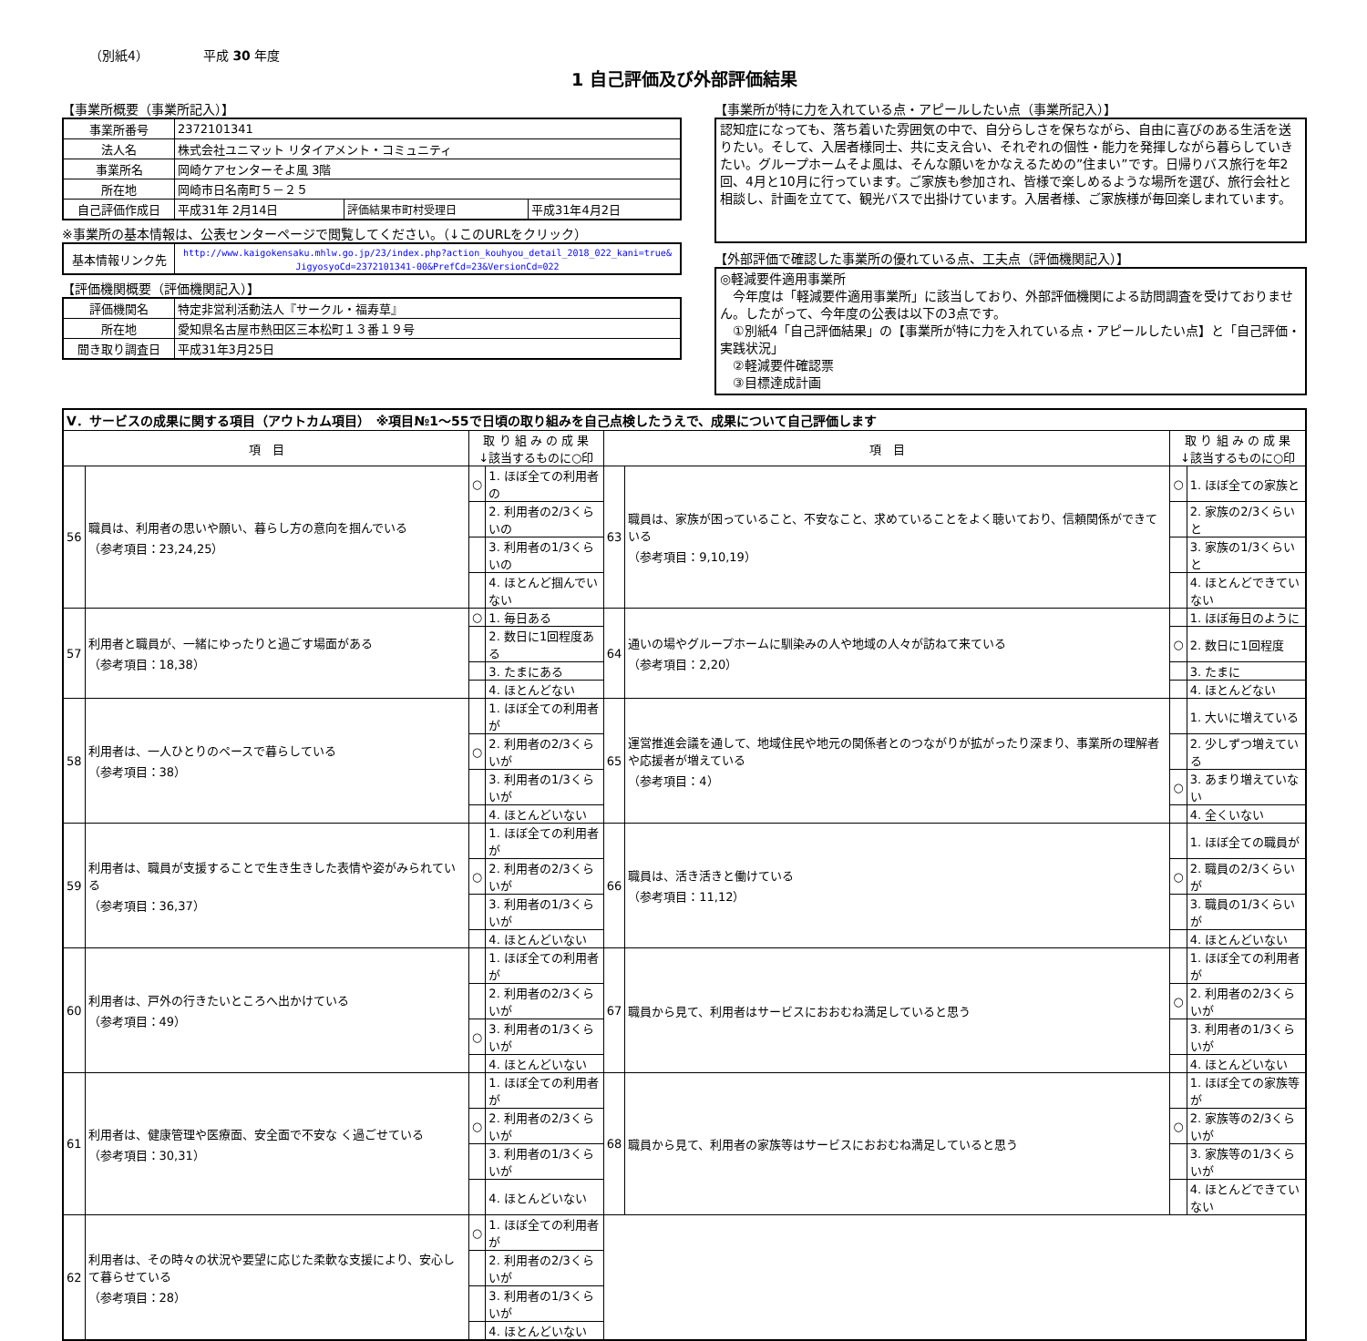（別紙4） 平成 30 年度
1 自己評価及び外部評価結果
【事業所概要（事業所記入）】
| 事業所番号 | 2372101341 | | |
| 法人名 | 株式会社ユニマット リタイアメント・コミュニティ | | |
| 事業所名 | 岡崎ケアセンターそよ風 3階 | | |
| 所在地 | 岡崎市日名南町５－２５ | | |
| 自己評価作成日 | 平成31年 2月14日 | 評価結果市町村受理日 | 平成31年4月2日 |
※事業所の基本情報は、公表センターページで閲覧してください。（↓このURLをクリック）
| 基本情報リンク先 | http://www.kaigokensaku.mhlw.go.jp/23/index.php?action_kouhyou_detail_2018_022_kani=true& JigyosyoCd=2372101341-00&PrefCd=23&VersionCd=022 |
【評価機関概要（評価機関記入）】
| 評価機関名 | 特定非営利活動法人『サークル・福寿草』 |
| 所在地 | 愛知県名古屋市熱田区三本松町１３番１９号 |
| 聞き取り調査日 | 平成31年3月25日 |
【事業所が特に力を入れている点・アピールしたい点（事業所記入）】
認知症になっても、落ち着いた雰囲気の中で、自分らしさを保ちながら、自由に喜びのある生活を送りたい。そして、入居者様同士、共に支え合い、それぞれの個性・能力を発揮しながら暮らしていきたい。グループホームそよ風は、そんな願いをかなえるための”住まい”です。日帰りバス旅行を年2回、4月と10月に行っています。ご家族も参加され、皆様で楽しめるような場所を選び、旅行会社と相談し、計画を立てて、観光バスで出掛けています。入居者様、ご家族様が毎回楽しまれています。
【外部評価で確認した事業所の優れている点、工夫点（評価機関記入）】
◎軽減要件適用事業所
　今年度は「軽減要件適用事業所」に該当しており、外部評価機関による訪問調査を受けておりません。したがって、今年度の公表は以下の3点です。
　①別紙4「自己評価結果」の【事業所が特に力を入れている点・アピールしたい点】と「自己評価・実践状況」
　②軽減要件確認票
　③目標達成計画
| Ⅴ．サービスの成果に関する項目（アウトカム項目） ※項目№1～55で日頃の取り組みを自己点検したうえで、成果について自己評価します | | | | | | | |
| 項 目 | | 取 り 組 み の 成 果 ↓該当するものに○印 | | 項 目 | | 取 り 組 み の 成 果 ↓該当するものに○印 | |
| 56 | 職員は、利用者の思いや願い、暮らし方の意向を掴んでいる （参考項目：23,24,25） | ○ | 1. ほぼ全ての利用者の | 63 | 職員は、家族が困っていること、不安なこと、求めていることをよく聴いており、信頼関係ができている （参考項目：9,10,19） | ○ | 1. ほぼ全ての家族と |
| | | | 2. 利用者の2/3くらいの | | | | 2. 家族の2/3くらいと |
| | | | 3. 利用者の1/3くらいの | | | | 3. 家族の1/3くらいと |
| | | | 4. ほとんど掴んでいない | | | | 4. ほとんどできていない |
| 57 | 利用者と職員が、一緒にゆったりと過ごす場面がある （参考項目：18,38） | ○ | 1. 毎日ある | 64 | 通いの場やグループホームに馴染みの人や地域の人々が訪ねて来ている （参考項目：2,20） | | 1. ほぼ毎日のように |
| | | | 2. 数日に1回程度ある | | | ○ | 2. 数日に1回程度 |
| | | | 3. たまにある | | | | 3. たまに |
| | | | 4. ほとんどない | | | | 4. ほとんどない |
| 58 | 利用者は、一人ひとりのペースで暮らしている （参考項目：38） | | 1. ほぼ全ての利用者が | 65 | 運営推進会議を通して、地域住民や地元の関係者とのつながりが拡がったり深まり、事業所の理解者や応援者が増えている （参考項目：4） | | 1. 大いに増えている |
| | | ○ | 2. 利用者の2/3くらいが | | | | 2. 少しずつ増えている |
| | | | 3. 利用者の1/3くらいが | | | ○ | 3. あまり増えていない |
| | | | 4. ほとんどいない | | | | 4. 全くいない |
| 59 | 利用者は、職員が支援することで生き生きした表情や姿がみられている （参考項目：36,37） | | 1. ほぼ全ての利用者が | 66 | 職員は、活き活きと働けている （参考項目：11,12） | | 1. ほぼ全ての職員が |
| | | ○ | 2. 利用者の2/3くらいが | | | ○ | 2. 職員の2/3くらいが |
| | | | 3. 利用者の1/3くらいが | | | | 3. 職員の1/3くらいが |
| | | | 4. ほとんどいない | | | | 4. ほとんどいない |
| 60 | 利用者は、戸外の行きたいところへ出かけている （参考項目：49） | | 1. ほぼ全ての利用者が | 67 | 職員から見て、利用者はサービスにおおむね満足していると思う | | 1. ほぼ全ての利用者が |
| | | | 2. 利用者の2/3くらいが | | | ○ | 2. 利用者の2/3くらいが |
| | | ○ | 3. 利用者の1/3くらいが | | | | 3. 利用者の1/3くらいが |
| | | | 4. ほとんどいない | | | | 4. ほとんどいない |
| 61 | 利用者は、健康管理や医療面、安全面で不安な く過ごせている （参考項目：30,31） | | 1. ほぼ全ての利用者が | 68 | 職員から見て、利用者の家族等はサービスにおおむね満足していると思う | | 1. ほぼ全ての家族等が |
| | | ○ | 2. 利用者の2/3くらいが | | | ○ | 2. 家族等の2/3くらいが |
| | | | 3. 利用者の1/3くらいが | | | | 3. 家族等の1/3くらいが |
| | | | 4. ほとんどいない | | | | 4. ほとんどできていない |
| 62 | 利用者は、その時々の状況や要望に応じた柔軟な支援により、安心して暮らせている （参考項目：28） | ○ | 1. ほぼ全ての利用者が | | | | |
| | | | 2. 利用者の2/3くらいが | | | | |
| | | | 3. 利用者の1/3くらいが | | | | |
| | | | 4. ほとんどいない | | | | |